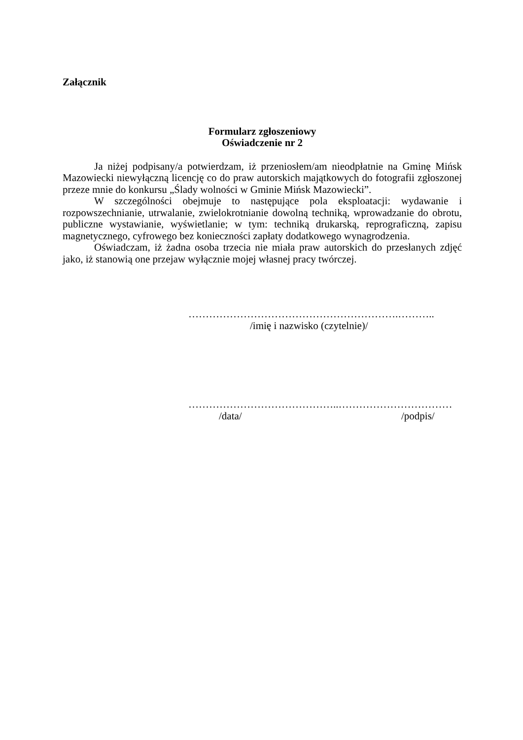Załącznik
Formularz zgłoszeniowy
Oświadczenie nr 2
Ja niżej podpisany/a potwierdzam, iż przeniosłem/am nieodpłatnie na Gminę Mińsk Mazowiecki niewyłączną licencję co do praw autorskich majątkowych do fotografii zgłoszonej przeze mnie do konkursu „Ślady wolności w Gminie Mińsk Mazowiecki”.
W szczególności obejmuje to następujące pola eksploatacji: wydawanie i rozpowszechnianie, utrwalanie, zwielokrotnianie dowolną techniką, wprowadzanie do obrotu, publiczne wystawianie, wyświetlanie; w tym: techniką drukarską, reprograficzną, zapisu magnetycznego, cyfrowego bez konieczności zapłaty dodatkowego wynagrodzenia.
Oświadczam, iż żadna osoba trzecia nie miała praw autorskich do przesłanych zdjęć jako, iż stanowią one przejaw wyłącznie mojej własnej pracy twórczej.
…………………………………………………….………..
/imię i nazwisko (czytelnie)/
……………………………………..……………………………
/data/ /podpis/